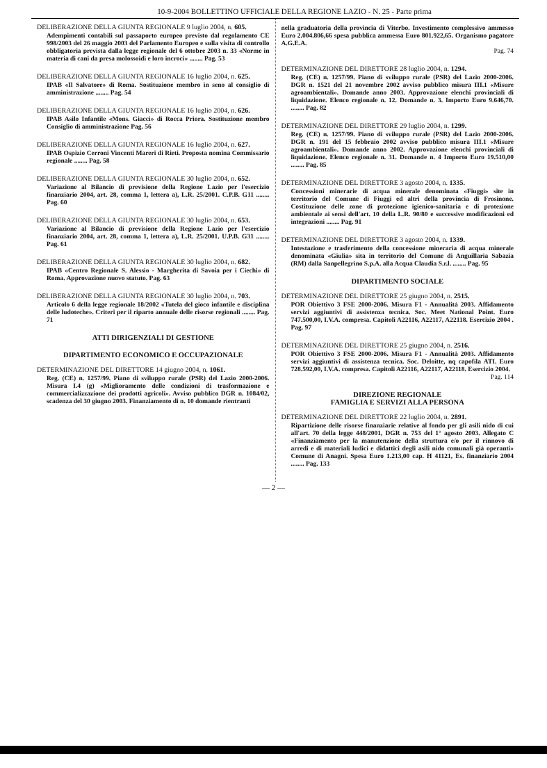10-9-2004 BOLLETTINO UFFICIALE DELLA REGIONE LAZIO - N. 25 - Parte prima
DELIBERAZIONE DELLA GIUNTA REGIONALE 9 luglio 2004, n. 605.
Adempimenti contabili sul passaporto europeo previsto dal regolamento CE 998/2003 del 26 maggio 2003 del Parlamento Europeo e sulla visita di controllo obbligatoria prevista dalla legge regionale del 6 ottobre 2003 n. 33 «Norme in materia di cani da presa molossoidi e loro incroci» ........ Pag. 53
DELIBERAZIONE DELLA GIUNTA REGIONALE 16 luglio 2004, n. 625.
IPAB «Il Salvatore» di Roma. Sostituzione membro in seno al consiglio di amministrazione ........ Pag. 54
DELIBERAZIONE DELLA GIUNTA REGIONALE 16 luglio 2004, n. 626.
IPAB Asilo Infantile «Mons. Giacci» di Rocca Priora. Sostituzione membro Consiglio di amministrazione Pag. 56
DELIBERAZIONE DELLA GIUNTA REGIONALE 16 luglio 2004, n. 627.
IPAB Ospizio Cerroni Vincenti Mareri di Rieti. Proposta nomina Commissario regionale ........ Pag. 58
DELIBERAZIONE DELLA GIUNTA REGIONALE 30 luglio 2004, n. 652.
Variazione al Bilancio di previsione della Regione Lazio per l'esercizio finanziario 2004, art. 28, comma 1, lettera a), L.R. 25/2001. C.P.B. G11 ........ Pag. 60
DELIBERAZIONE DELLA GIUNTA REGIONALE 30 luglio 2004, n. 653.
Variazione al Bilancio di previsione della Regione Lazio per l'esercizio finanziario 2004, art. 28, comma 1, lettera a), L.R. 25/2001. U.P.B. G31 ........ Pag. 61
DELIBERAZIONE DELLA GIUNTA REGIONALE 30 luglio 2004, n. 682.
IPAB «Centro Regionale S. Alessio - Margherita di Savoia per i Ciechi» di Roma. Approvazione nuovo statuto. Pag. 63
DELIBERAZIONE DELLA GIUNTA REGIONALE 30 luglio 2004, n. 703.
Articolo 6 della legge regionale 18/2002 «Tutela del gioco infantile e disciplina delle ludoteche». Criteri per il riparto annuale delle risorse regionali ........ Pag. 71
ATTI DIRIGENZIALI DI GESTIONE
DIPARTIMENTO ECONOMICO E OCCUPAZIONALE
DETERMINAZIONE DEL DIRETTORE 14 giugno 2004, n. 1061.
Reg. (CE) n. 1257/99. Piano di sviluppo rurale (PSR) del Lazio 2000-2006. Misura I.4 (g) «Miglioramento delle condizioni di trasformazione e commercializzazione dei prodotti agricoli». Avviso pubblico DGR n. 1084/02, scadenza del 30 giugno 2003. Finanziamento di n. 10 domande rientranti
nella graduatoria della provincia di Viterbo. Investimento complessivo ammesso Euro 2.004.806,66 spesa pubblica ammessa Euro 801.922,65. Organismo pagatore A.G.E.A.
Pag. 74
DETERMINAZIONE DEL DIRETTORE 28 luglio 2004, n. 1294.
Reg. (CE) n. 1257/99. Piano di sviluppo rurale (PSR) del Lazio 2000-2006. DGR n. 1521 del 21 novembre 2002 avviso pubblico misura III.1 «Misure agroambientali». Domande anno 2003. Approvazione elenchi provinciali di liquidazione. Elenco regionale n. 12. Domande n. 3. Importo Euro 9.646,70. ........ Pag. 82
DETERMINAZIONE DEL DIRETTORE 29 luglio 2004, n. 1299.
Reg. (CE) n. 1257/99. Piano di sviluppo rurale (PSR) del Lazio 2000-2006. DGR n. 191 del 15 febbraio 2002 avviso pubblico misura III.1 «Misure agroambientali». Domande anno 2002. Approvazione elenchi provinciali di liquidazione. Elenco regionale n. 31. Domande n. 4 Importo Euro 19.510,00 ........ Pag. 85
DETERMINAZIONE DEL DIRETTORE 3 agosto 2004, n. 1335.
Concessioni minerarie di acqua minerale denominata «Fiuggi» site in territorio del Comune di Fiuggi ed altri della provincia di Frosinone. Costituzione delle zone di protezione igienico-sanitaria e di protezione ambientale ai sensi dell'art. 10 della L.R. 90/80 e successive modificazioni ed integrazioni ........ Pag. 91
DETERMINAZIONE DEL DIRETTORE 3 agosto 2004, n. 1339.
Intestazione e trasferimento della concessione mineraria di acqua minerale denominata «Giulia» sita in territorio del Comune di Anguillaria Sabazia (RM) dalla Sanpellegrino S.p.A. alla Acqua Claudia S.r.l. ........ Pag. 95
DIPARTIMENTO SOCIALE
DETERMINAZIONE DEL DIRETTORE 25 giugno 2004, n. 2515.
POR Obiettivo 3 FSE 2000-2006. Misura F1 - Annualità 2003. Affidamento servizi aggiuntivi di assistenza tecnica. Soc. Meet National Point. Euro 747.500,00, I.V.A. compresa. Capitoli A22116, A22117, A22118. Esercizio 2004 . Pag. 97
DETERMINAZIONE DEL DIRETTORE 25 giugno 2004, n. 2516.
POR Obiettivo 3 FSE 2000-2006. Misura F1 - Annualità 2003. Affidamento servizi aggiuntivi di assistenza tecnica. Soc. Deloitte, nq capofila ATI. Euro 728.592,00, I.V.A. compresa. Capitoli A22116, A22117, A22118. Esercizio 2004.
Pag. 114
DIREZIONE REGIONALE
FAMIGLIA E SERVIZI ALLA PERSONA
DETERMINAZIONE DEL DIRETTORE 22 luglio 2004, n. 2891.
Ripartizione delle risorse finanziarie relative al fondo per gli asili nido di cui all'art. 70 della legge 448/2001, DGR n. 753 del 1° agosto 2003. Allegato C «Finanziamento per la manutenzione della struttura e/o per il rinnovo di arredi e di materiali ludici e didattici degli asili nido comunali già operanti» Comune di Anagni. Spesa Euro 1.213,00 cap. H 41121, Es. finanziario 2004 ........ Pag. 133
— 2 —